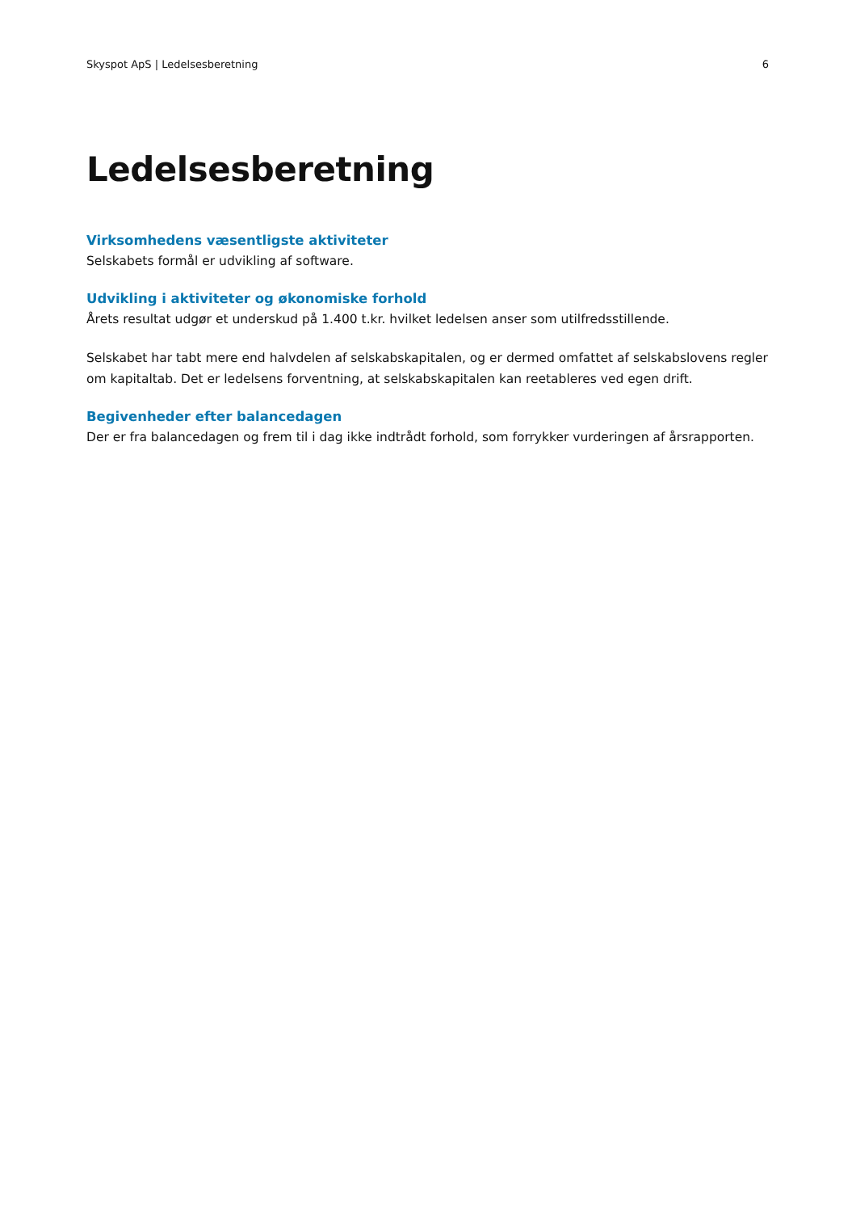Skyspot ApS | Ledelsesberetning 6
Ledelsesberetning
Virksomhedens væsentligste aktiviteter
Selskabets formål er udvikling af software.
Udvikling i aktiviteter og økonomiske forhold
Årets resultat udgør et underskud på 1.400 t.kr. hvilket ledelsen anser som utilfredsstillende.
Selskabet har tabt mere end halvdelen af selskabskapitalen, og er dermed omfattet af selskabslovens regler om kapitaltab. Det er ledelsens forventning, at selskabskapitalen kan reetableres ved egen drift.
Begivenheder efter balancedagen
Der er fra balancedagen og frem til i dag ikke indtrådt forhold, som forrykker vurderingen af årsrapporten.